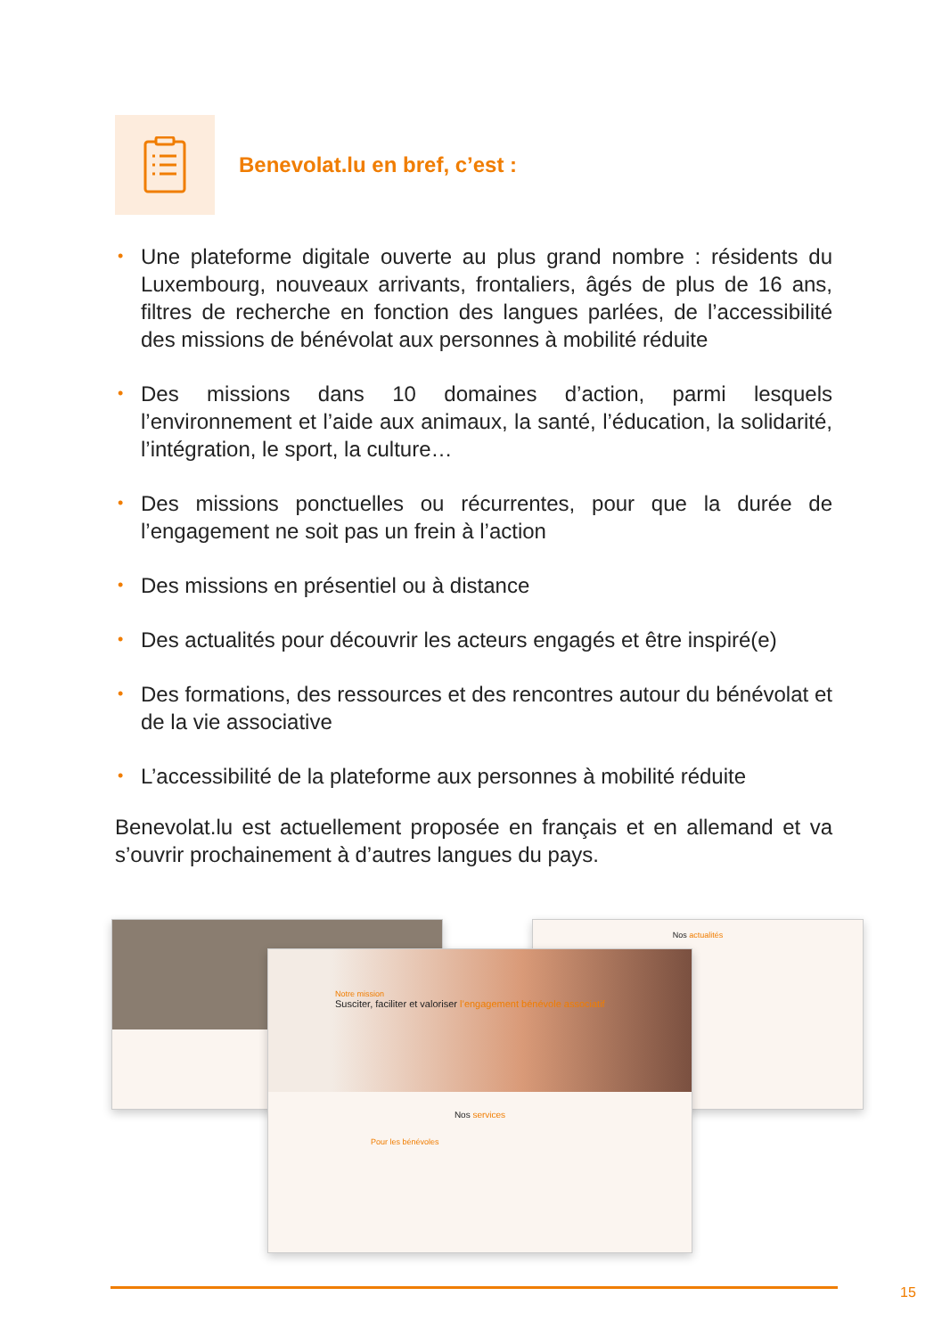Benevolat.lu en bref, c’est :
• Une plateforme digitale ouverte au plus grand nombre : résidents du Luxembourg, nouveaux arrivants, frontaliers, âgés de plus de 16 ans, filtres de recherche en fonction des langues parlées, de l’accessibilité des missions de bénévolat aux personnes à mobilité réduite
• Des missions dans 10 domaines d’action, parmi lesquels l’environnement et l’aide aux animaux, la santé, l’éducation, la solidarité, l’intégration, le sport, la culture…
• Des missions ponctuelles ou récurrentes, pour que la durée de l’engagement ne soit pas un frein à l’action
• Des missions en présentiel ou à distance
• Des actualités pour découvrir les acteurs engagés et être inspiré(e)
• Des formations, des ressources et des rencontres autour du bénévolat et de la vie associative
• L’accessibilité de la plateforme aux personnes à mobilité réduite
Benevolat.lu est actuellement proposée en français et en allemand et va s’ouvrir prochainement à d’autres langues du pays.
Nos actualités
Notre mission
Susciter, faciliter et valoriser l’engagement bénévole associatif
Nos services
Pour les bénévoles
15